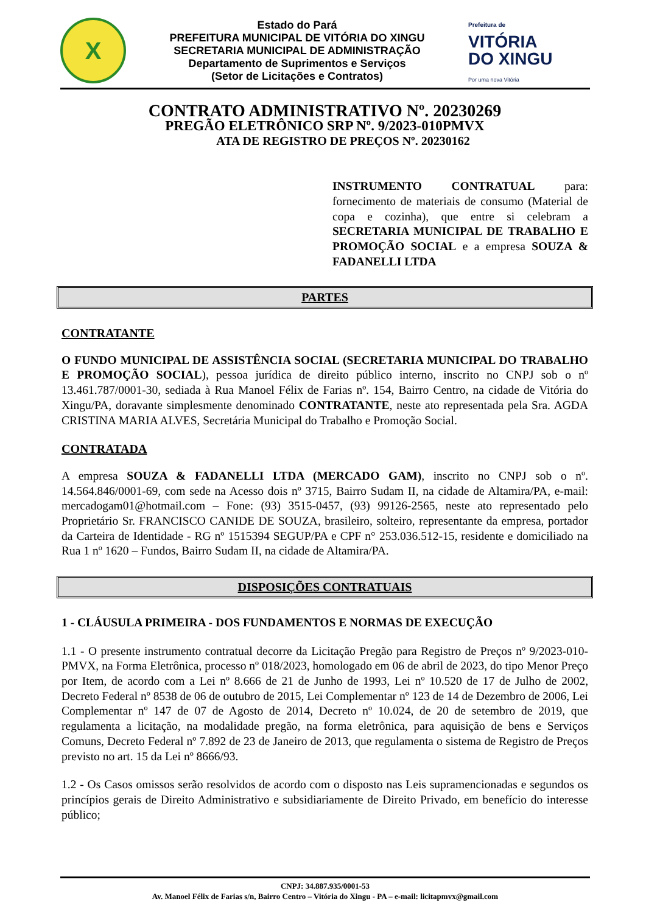X
Estado do Pará
PREFEITURA MUNICIPAL DE VITÓRIA DO XINGU
SECRETARIA MUNICIPAL DE ADMINISTRAÇÃO
Departamento de Suprimentos e Serviços
(Setor de Licitações e Contratos)
Prefeitura de
VITÓRIA
DO XINGU
Por uma nova Vitória
CONTRATO ADMINISTRATIVO Nº. 20230269
PREGÃO ELETRÔNICO SRP Nº. 9/2023-010PMVX
ATA DE REGISTRO DE PREÇOS Nº. 20230162
INSTRUMENTO CONTRATUAL para: fornecimento de materiais de consumo (Material de copa e cozinha), que entre si celebram a SECRETARIA MUNICIPAL DE TRABALHO E PROMOÇÃO SOCIAL e a empresa SOUZA & FADANELLI LTDA
PARTES
CONTRATANTE
O FUNDO MUNICIPAL DE ASSISTÊNCIA SOCIAL (SECRETARIA MUNICIPAL DO TRABALHO E PROMOÇÃO SOCIAL), pessoa jurídica de direito público interno, inscrito no CNPJ sob o nº 13.461.787/0001-30, sediada à Rua Manoel Félix de Farias nº. 154, Bairro Centro, na cidade de Vitória do Xingu/PA, doravante simplesmente denominado CONTRATANTE, neste ato representada pela Sra. AGDA CRISTINA MARIA ALVES, Secretária Municipal do Trabalho e Promoção Social.
CONTRATADA
A empresa SOUZA & FADANELLI LTDA (MERCADO GAM), inscrito no CNPJ sob o nº. 14.564.846/0001-69, com sede na Acesso dois nº 3715, Bairro Sudam II, na cidade de Altamira/PA, e-mail: mercadogam01@hotmail.com – Fone: (93) 3515-0457, (93) 99126-2565, neste ato representado pelo Proprietário Sr. FRANCISCO CANIDE DE SOUZA, brasileiro, solteiro, representante da empresa, portador da Carteira de Identidade - RG nº 1515394 SEGUP/PA e CPF n° 253.036.512-15, residente e domiciliado na Rua 1 nº 1620 – Fundos, Bairro Sudam II, na cidade de Altamira/PA.
DISPOSIÇÕES CONTRATUAIS
1 - CLÁUSULA PRIMEIRA - DOS FUNDAMENTOS E NORMAS DE EXECUÇÃO
1.1 - O presente instrumento contratual decorre da Licitação Pregão para Registro de Preços nº 9/2023-010-PMVX, na Forma Eletrônica, processo nº 018/2023, homologado em 06 de abril de 2023, do tipo Menor Preço por Item, de acordo com a Lei nº 8.666 de 21 de Junho de 1993, Lei nº 10.520 de 17 de Julho de 2002, Decreto Federal nº 8538 de 06 de outubro de 2015, Lei Complementar nº 123 de 14 de Dezembro de 2006, Lei Complementar nº 147 de 07 de Agosto de 2014, Decreto nº 10.024, de 20 de setembro de 2019, que regulamenta a licitação, na modalidade pregão, na forma eletrônica, para aquisição de bens e Serviços Comuns, Decreto Federal nº 7.892 de 23 de Janeiro de 2013, que regulamenta o sistema de Registro de Preços previsto no art. 15 da Lei nº 8666/93.
1.2 - Os Casos omissos serão resolvidos de acordo com o disposto nas Leis supramencionadas e segundos os princípios gerais de Direito Administrativo e subsidiariamente de Direito Privado, em benefício do interesse público;
CNPJ: 34.887.935/0001-53
Av. Manoel Félix de Farias s/n, Bairro Centro – Vitória do Xingu - PA – e-mail: licitapmvx@gmail.com